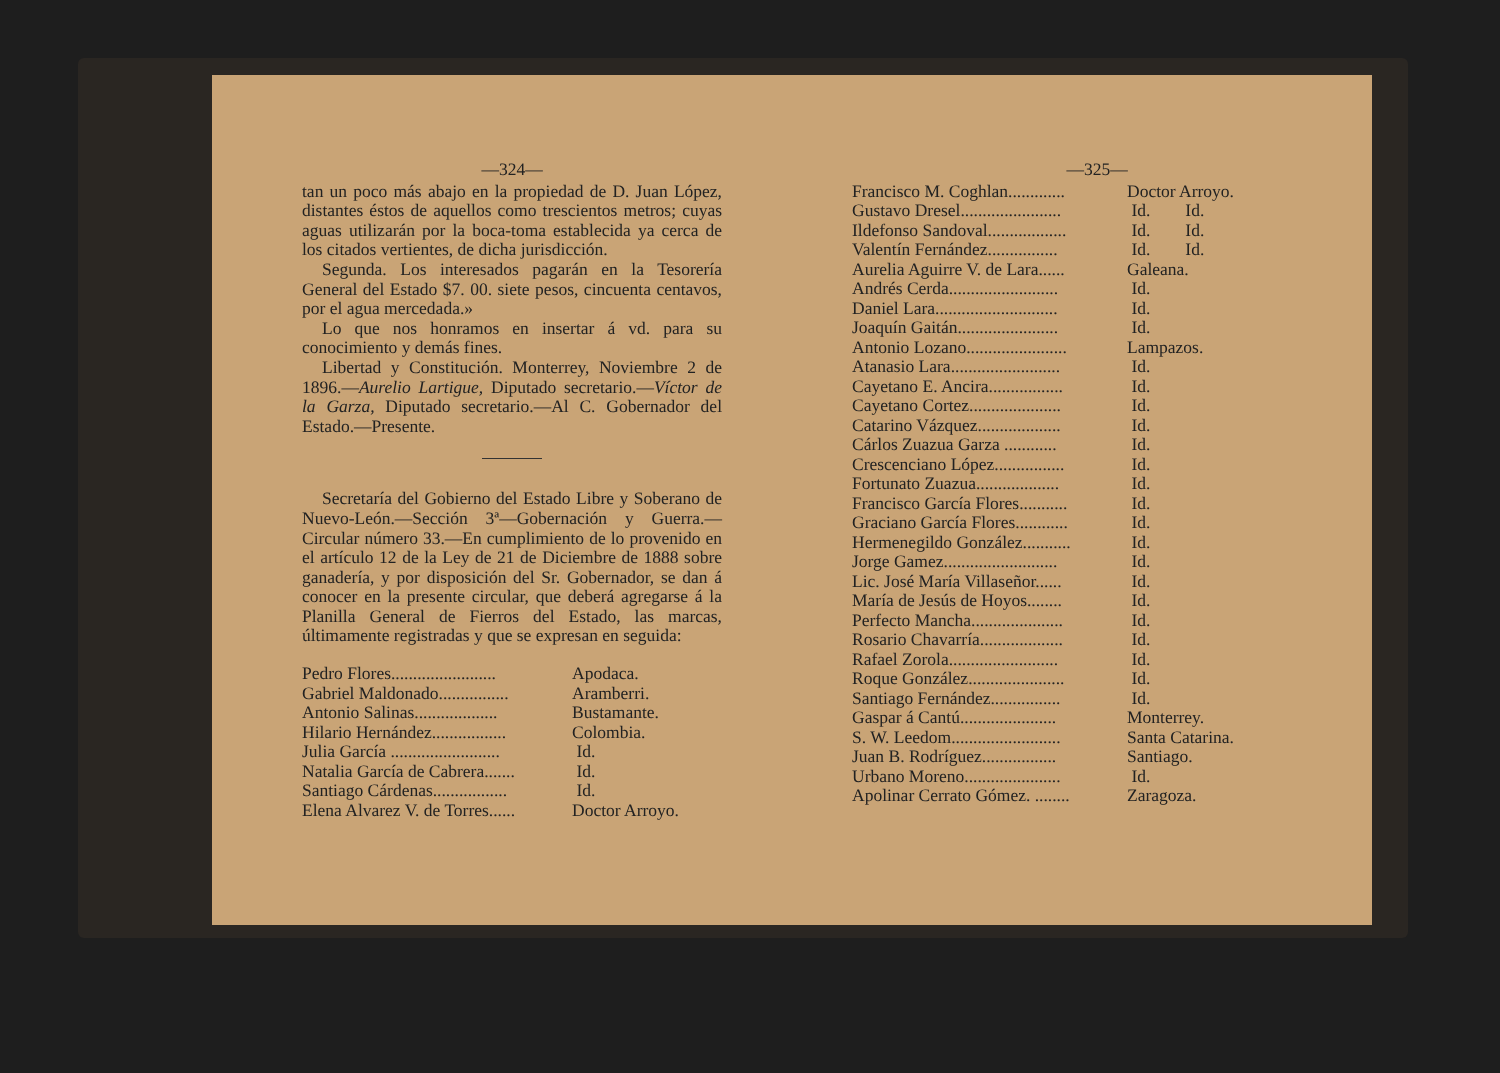—324—
tan un poco más abajo en la propiedad de D. Juan López, distantes éstos de aquellos como trescientos metros; cuyas aguas utilizarán por la boca-toma establecida ya cerca de los citados vertientes, de dicha jurisdicción.
Segunda. Los interesados pagarán en la Tesorería General del Estado $7. 00. siete pesos, cincuenta centavos, por el agua mercedada.»
Lo que nos honramos en insertar á vd. para su conocimiento y demás fines.
Libertad y Constitución. Monterrey, Noviembre 2 de 1896.—Aurelio Lartigue, Diputado secretario.—Víctor de la Garza, Diputado secretario.—Al C. Gobernador del Estado.—Presente.
Secretaría del Gobierno del Estado Libre y Soberano de Nuevo-León.—Sección 3ª—Gobernación y Guerra.—Circular número 33.—En cumplimiento de lo provenido en el artículo 12 de la Ley de 21 de Diciembre de 1888 sobre ganadería, y por disposición del Sr. Gobernador, se dan á conocer en la presente circular, que deberá agregarse á la Planilla General de Fierros del Estado, las marcas, últimamente registradas y que se expresan en seguida:
| Pedro Flores........................ | Apodaca. |
| Gabriel Maldonado................ | Aramberri. |
| Antonio Salinas................... | Bustamante. |
| Hilario Hernández................. | Colombia. |
| Julia García ......................... | Id. |
| Natalia García de Cabrera....... | Id. |
| Santiago Cárdenas................. | Id. |
| Elena Alvarez V. de Torres...... | Doctor Arroyo. |
—325—
| Francisco M. Coghlan............. | Doctor Arroyo. |
| Gustavo Dresel....................... | Id. Id. |
| Ildefonso Sandoval.................. | Id. Id. |
| Valentín Fernández................ | Id. Id. |
| Aurelia Aguirre V. de Lara...... | Galeana. |
| Andrés Cerda......................... | Id. |
| Daniel Lara............................ | Id. |
| Joaquín Gaitán....................... | Id. |
| Antonio Lozano....................... | Lampazos. |
| Atanasio Lara......................... | Id. |
| Cayetano E. Ancira................. | Id. |
| Cayetano Cortez..................... | Id. |
| Catarino Vázquez................... | Id. |
| Cárlos Zuazua Garza ............ | Id. |
| Crescenciano López................ | Id. |
| Fortunato Zuazua................... | Id. |
| Francisco García Flores........... | Id. |
| Graciano García Flores............ | Id. |
| Hermenegildo González........... | Id. |
| Jorge Gamez.......................... | Id. |
| Lic. José María Villaseñor...... | Id. |
| María de Jesús de Hoyos........ | Id. |
| Perfecto Mancha..................... | Id. |
| Rosario Chavarría................... | Id. |
| Rafael Zorola......................... | Id. |
| Roque González...................... | Id. |
| Santiago Fernández................ | Id. |
| Gaspar á Cantú...................... | Monterrey. |
| S. W. Leedom......................... | Santa Catarina. |
| Juan B. Rodríguez................. | Santiago. |
| Urbano Moreno...................... | Id. |
| Apolinar Cerrato Gómez. ........ | Zaragoza. |